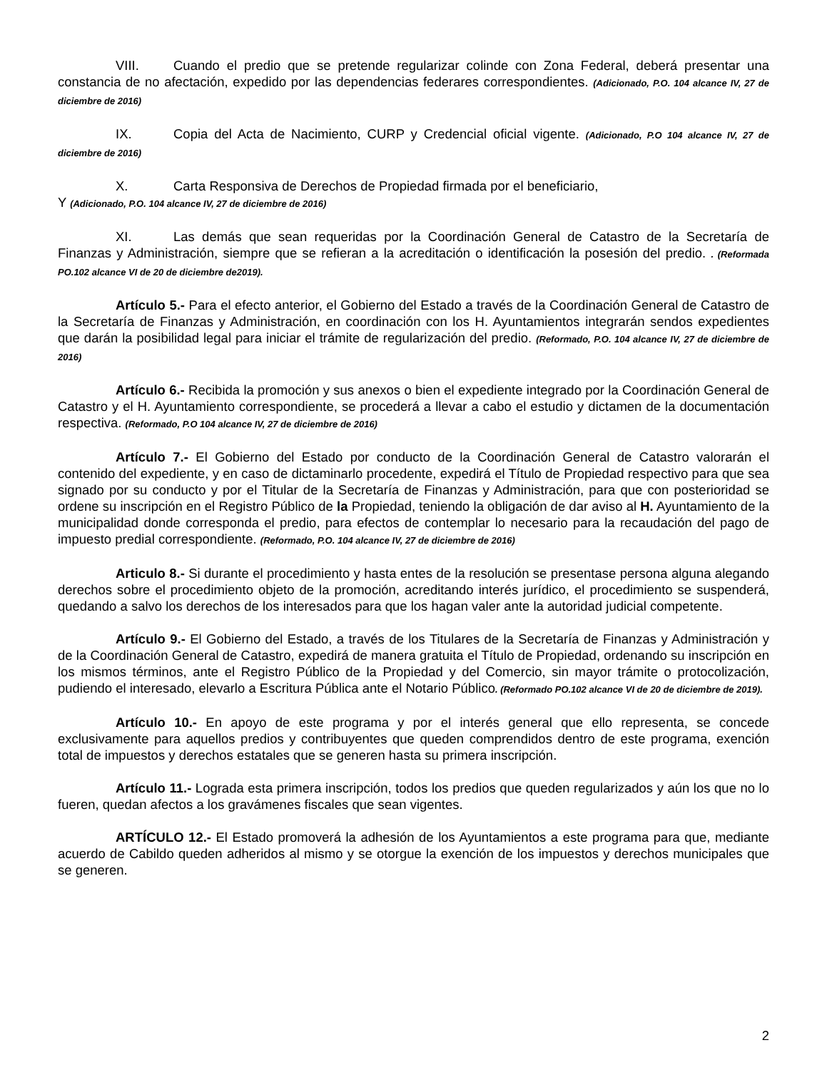VIII. Cuando el predio que se pretende regularizar colinde con Zona Federal, deberá presentar una constancia de no afectación, expedido por las dependencias federares correspondientes. (Adicionado, P.O. 104 alcance IV, 27 de diciembre de 2016)
IX. Copia del Acta de Nacimiento, CURP y Credencial oficial vigente. (Adicionado, P.O 104 alcance IV, 27 de diciembre de 2016)
X. Carta Responsiva de Derechos de Propiedad firmada por el beneficiario,
Y (Adicionado, P.O. 104 alcance IV, 27 de diciembre de 2016)
XI. Las demás que sean requeridas por la Coordinación General de Catastro de la Secretaría de Finanzas y Administración, siempre que se refieran a la acreditación o identificación la posesión del predio. . (Reformada PO.102 alcance VI de 20 de diciembre de2019).
Artículo 5.- Para el efecto anterior, el Gobierno del Estado a través de la Coordinación General de Catastro de la Secretaría de Finanzas y Administración, en coordinación con los H. Ayuntamientos integrarán sendos expedientes que darán la posibilidad legal para iniciar el trámite de regularización del predio. (Reformado, P.O. 104 alcance IV, 27 de diciembre de 2016)
Artículo 6.- Recibida la promoción y sus anexos o bien el expediente integrado por la Coordinación General de Catastro y el H. Ayuntamiento correspondiente, se procederá a llevar a cabo el estudio y dictamen de la documentación respectiva. (Reformado, P.O 104 alcance IV, 27 de diciembre de 2016)
Artículo 7.- El Gobierno del Estado por conducto de la Coordinación General de Catastro valorarán el contenido del expediente, y en caso de dictaminarlo procedente, expedirá el Título de Propiedad respectivo para que sea signado por su conducto y por el Titular de la Secretaría de Finanzas y Administración, para que con posterioridad se ordene su inscripción en el Registro Público de la Propiedad, teniendo la obligación de dar aviso al H. Ayuntamiento de la municipalidad donde corresponda el predio, para efectos de contemplar lo necesario para la recaudación del pago de impuesto predial correspondiente. (Reformado, P.O. 104 alcance IV, 27 de diciembre de 2016)
Articulo 8.- Si durante el procedimiento y hasta entes de la resolución se presentase persona alguna alegando derechos sobre el procedimiento objeto de la promoción, acreditando interés jurídico, el procedimiento se suspenderá, quedando a salvo los derechos de los interesados para que los hagan valer ante la autoridad judicial competente.
Artículo 9.- El Gobierno del Estado, a través de los Titulares de la Secretaría de Finanzas y Administración y de la Coordinación General de Catastro, expedirá de manera gratuita el Título de Propiedad, ordenando su inscripción en los mismos términos, ante el Registro Público de la Propiedad y del Comercio, sin mayor trámite o protocolización, pudiendo el interesado, elevarlo a Escritura Pública ante el Notario Público. (Reformado PO.102 alcance VI de 20 de diciembre de 2019).
Artículo 10.- En apoyo de este programa y por el interés general que ello representa, se concede exclusivamente para aquellos predios y contribuyentes que queden comprendidos dentro de este programa, exención total de impuestos y derechos estatales que se generen hasta su primera inscripción.
Artículo 11.- Lograda esta primera inscripción, todos los predios que queden regularizados y aún los que no lo fueren, quedan afectos a los gravámenes fiscales que sean vigentes.
ARTÍCULO 12.- El Estado promoverá la adhesión de los Ayuntamientos a este programa para que, mediante acuerdo de Cabildo queden adheridos al mismo y se otorgue la exención de los impuestos y derechos municipales que se generen.
2